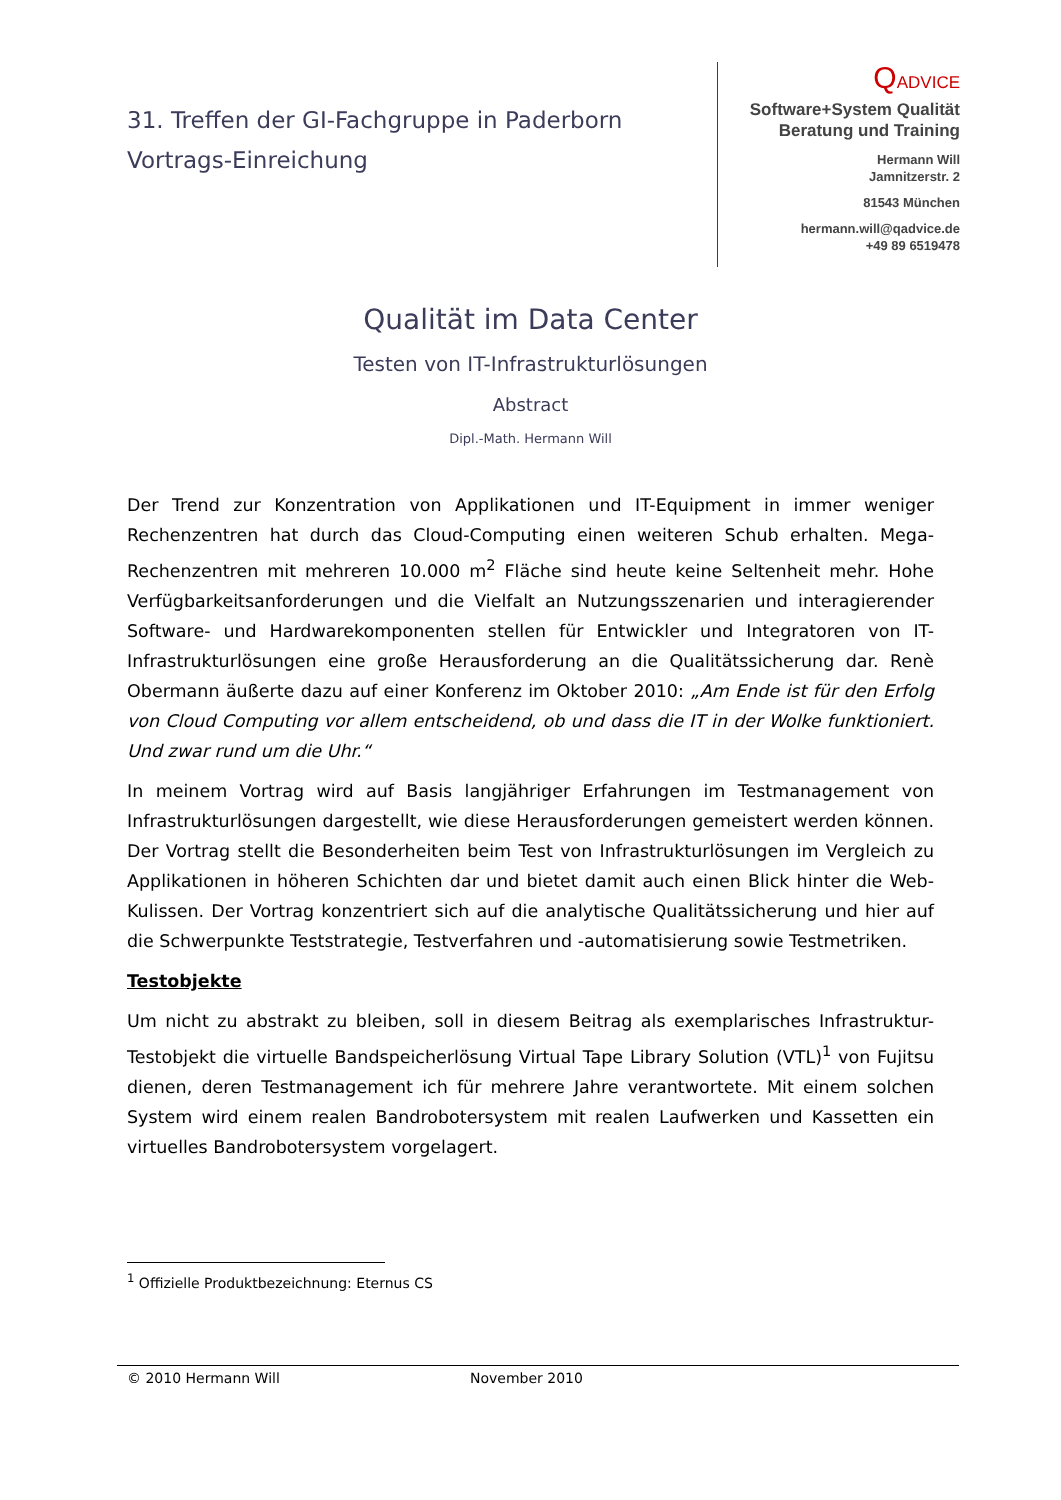31. Treffen der GI-Fachgruppe in Paderborn
Vortrags-Einreichung
QADVICE
Software+System Qualität
Beratung und Training
Hermann Will
Jamnitzerstr. 2
81543 München
hermann.will@qadvice.de
+49 89 6519478
Qualität im Data Center
Testen von IT-Infrastrukturlösungen
Abstract
Dipl.-Math. Hermann Will
Der Trend zur Konzentration von Applikationen und IT-Equipment in immer weniger Rechenzentren hat durch das Cloud-Computing einen weiteren Schub erhalten. Mega-Rechenzentren mit mehreren 10.000 m<sup>2</sup> Fläche sind heute keine Seltenheit mehr. Hohe Verfügbarkeitsanforderungen und die Vielfalt an Nutzungsszenarien und interagierender Software- und Hardwarekomponenten stellen für Entwickler und Integratoren von IT-Infrastrukturlösungen eine große Herausforderung an die Qualitätssicherung dar. Renè Obermann äußerte dazu auf einer Konferenz im Oktober 2010: „Am Ende ist für den Erfolg von Cloud Computing vor allem entscheidend, ob und dass die IT in der Wolke funktioniert. Und zwar rund um die Uhr.“
In meinem Vortrag wird auf Basis langjähriger Erfahrungen im Testmanagement von Infrastrukturlösungen dargestellt, wie diese Herausforderungen gemeistert werden können. Der Vortrag stellt die Besonderheiten beim Test von Infrastrukturlösungen im Vergleich zu Applikationen in höheren Schichten dar und bietet damit auch einen Blick hinter die Web-Kulissen. Der Vortrag konzentriert sich auf die analytische Qualitätssicherung und hier auf die Schwerpunkte Teststrategie, Testverfahren und -automatisierung sowie Testmetriken.
Testobjekte
Um nicht zu abstrakt zu bleiben, soll in diesem Beitrag als exemplarisches Infrastruktur-Testobjekt die virtuelle Bandspeicherlösung Virtual Tape Library Solution (VTL)<sup>1</sup> von Fujitsu dienen, deren Testmanagement ich für mehrere Jahre verantwortete. Mit einem solchen System wird einem realen Bandrobotersystem mit realen Laufwerken und Kassetten ein virtuelles Bandrobotersystem vorgelagert.
<sup>1</sup> Offizielle Produktbezeichnung: Eternus CS
© 2010 Hermann Will November 2010